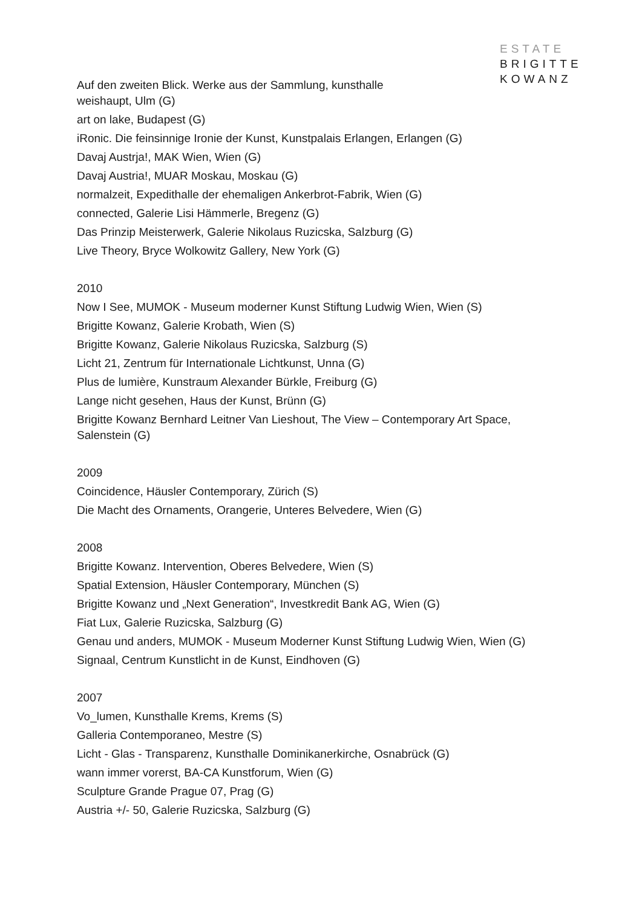ESTATE
BRIGITTE
KOWANZ
Auf den zweiten Blick. Werke aus der Sammlung, kunsthalle weishaupt, Ulm (G)
art on lake, Budapest (G)
iRonic. Die feinsinnige Ironie der Kunst, Kunstpalais Erlangen, Erlangen (G)
Davaj Austrja!, MAK Wien, Wien (G)
Davaj Austria!, MUAR Moskau, Moskau (G)
normalzeit, Expedithalle der ehemaligen Ankerbrot-Fabrik, Wien (G)
connected, Galerie Lisi Hämmerle, Bregenz (G)
Das Prinzip Meisterwerk, Galerie Nikolaus Ruzicska, Salzburg (G)
Live Theory, Bryce Wolkowitz Gallery, New York (G)
2010
Now I See, MUMOK - Museum moderner Kunst Stiftung Ludwig Wien, Wien (S)
Brigitte Kowanz, Galerie Krobath, Wien (S)
Brigitte Kowanz, Galerie Nikolaus Ruzicska, Salzburg (S)
Licht 21, Zentrum für Internationale Lichtkunst, Unna (G)
Plus de lumière, Kunstraum Alexander Bürkle, Freiburg (G)
Lange nicht gesehen, Haus der Kunst, Brünn (G)
Brigitte Kowanz Bernhard Leitner Van Lieshout, The View – Contemporary Art Space, Salenstein (G)
2009
Coincidence, Häusler Contemporary, Zürich (S)
Die Macht des Ornaments, Orangerie, Unteres Belvedere, Wien (G)
2008
Brigitte Kowanz. Intervention, Oberes Belvedere, Wien (S)
Spatial Extension, Häusler Contemporary, München (S)
Brigitte Kowanz und „Next Generation“, Investkredit Bank AG, Wien (G)
Fiat Lux, Galerie Ruzicska, Salzburg (G)
Genau und anders, MUMOK - Museum Moderner Kunst Stiftung Ludwig Wien, Wien (G)
Signaal, Centrum Kunstlicht in de Kunst, Eindhoven (G)
2007
Vo_lumen, Kunsthalle Krems, Krems (S)
Galleria Contemporaneo, Mestre (S)
Licht - Glas - Transparenz, Kunsthalle Dominikanerkirche, Osnabrück (G)
wann immer vorerst, BA-CA Kunstforum, Wien (G)
Sculpture Grande Prague 07, Prag (G)
Austria +/- 50, Galerie Ruzicska, Salzburg (G)